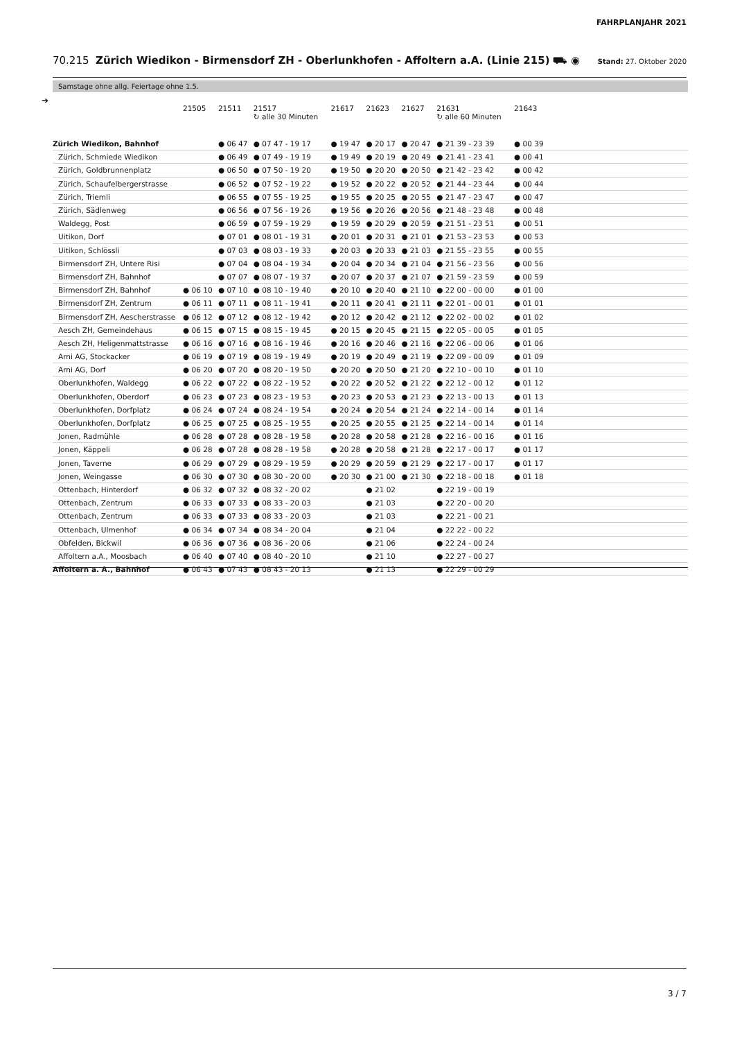FAHRPLANJAHR 2021
70.215 Zürich Wiedikon - Birmensdorf ZH - Oberlunkhofen - Affoltern a.A. (Linie 215) ⛟ ◉
Stand: 27. Oktober 2020
Samstage ohne allg. Feiertage ohne 1.5.
➔
| | 21505 | 21511 | 21517 ↻ alle 30 Minuten | 21617 | 21623 | 21627 | 21631 ↻ alle 60 Minuten | 21643 | |
| --- | --- | --- | --- | --- | --- | --- | --- | --- | --- |
| Zürich Wiedikon, Bahnhof | | ● 06 47 | ● 07 47 - 19 17 | ● 19 47 | ● 20 17 | ● 20 47 | ● 21 39 - 23 39 | ● 00 39 | |
| Zürich, Schmiede Wiedikon | | ● 06 49 | ● 07 49 - 19 19 | ● 19 49 | ● 20 19 | ● 20 49 | ● 21 41 - 23 41 | ● 00 41 | |
| Zürich, Goldbrunnenplatz | | ● 06 50 | ● 07 50 - 19 20 | ● 19 50 | ● 20 20 | ● 20 50 | ● 21 42 - 23 42 | ● 00 42 | |
| Zürich, Schaufelbergerstrasse | | ● 06 52 | ● 07 52 - 19 22 | ● 19 52 | ● 20 22 | ● 20 52 | ● 21 44 - 23 44 | ● 00 44 | |
| Zürich, Triemli | | ● 06 55 | ● 07 55 - 19 25 | ● 19 55 | ● 20 25 | ● 20 55 | ● 21 47 - 23 47 | ● 00 47 | |
| Zürich, Sädlenweg | | ● 06 56 | ● 07 56 - 19 26 | ● 19 56 | ● 20 26 | ● 20 56 | ● 21 48 - 23 48 | ● 00 48 | |
| Waldegg, Post | | ● 06 59 | ● 07 59 - 19 29 | ● 19 59 | ● 20 29 | ● 20 59 | ● 21 51 - 23 51 | ● 00 51 | |
| Uitikon, Dorf | | ● 07 01 | ● 08 01 - 19 31 | ● 20 01 | ● 20 31 | ● 21 01 | ● 21 53 - 23 53 | ● 00 53 | |
| Uitikon, Schlössli | | ● 07 03 | ● 08 03 - 19 33 | ● 20 03 | ● 20 33 | ● 21 03 | ● 21 55 - 23 55 | ● 00 55 | |
| Birmensdorf ZH, Untere Risi | | ● 07 04 | ● 08 04 - 19 34 | ● 20 04 | ● 20 34 | ● 21 04 | ● 21 56 - 23 56 | ● 00 56 | |
| Birmensdorf ZH, Bahnhof | | ● 07 07 | ● 08 07 - 19 37 | ● 20 07 | ● 20 37 | ● 21 07 | ● 21 59 - 23 59 | ● 00 59 | |
| Birmensdorf ZH, Bahnhof | ● 06 10 | ● 07 10 | ● 08 10 - 19 40 | ● 20 10 | ● 20 40 | ● 21 10 | ● 22 00 - 00 00 | ● 01 00 | |
| Birmensdorf ZH, Zentrum | ● 06 11 | ● 07 11 | ● 08 11 - 19 41 | ● 20 11 | ● 20 41 | ● 21 11 | ● 22 01 - 00 01 | ● 01 01 | |
| Birmensdorf ZH, Aescherstrasse | ● 06 12 | ● 07 12 | ● 08 12 - 19 42 | ● 20 12 | ● 20 42 | ● 21 12 | ● 22 02 - 00 02 | ● 01 02 | |
| Aesch ZH, Gemeindehaus | ● 06 15 | ● 07 15 | ● 08 15 - 19 45 | ● 20 15 | ● 20 45 | ● 21 15 | ● 22 05 - 00 05 | ● 01 05 | |
| Aesch ZH, Heligenmattstrasse | ● 06 16 | ● 07 16 | ● 08 16 - 19 46 | ● 20 16 | ● 20 46 | ● 21 16 | ● 22 06 - 00 06 | ● 01 06 | |
| Arni AG, Stockacker | ● 06 19 | ● 07 19 | ● 08 19 - 19 49 | ● 20 19 | ● 20 49 | ● 21 19 | ● 22 09 - 00 09 | ● 01 09 | |
| Arni AG, Dorf | ● 06 20 | ● 07 20 | ● 08 20 - 19 50 | ● 20 20 | ● 20 50 | ● 21 20 | ● 22 10 - 00 10 | ● 01 10 | |
| Oberlunkhofen, Waldegg | ● 06 22 | ● 07 22 | ● 08 22 - 19 52 | ● 20 22 | ● 20 52 | ● 21 22 | ● 22 12 - 00 12 | ● 01 12 | |
| Oberlunkhofen, Oberdorf | ● 06 23 | ● 07 23 | ● 08 23 - 19 53 | ● 20 23 | ● 20 53 | ● 21 23 | ● 22 13 - 00 13 | ● 01 13 | |
| Oberlunkhofen, Dorfplatz | ● 06 24 | ● 07 24 | ● 08 24 - 19 54 | ● 20 24 | ● 20 54 | ● 21 24 | ● 22 14 - 00 14 | ● 01 14 | |
| Oberlunkhofen, Dorfplatz | ● 06 25 | ● 07 25 | ● 08 25 - 19 55 | ● 20 25 | ● 20 55 | ● 21 25 | ● 22 14 - 00 14 | ● 01 14 | |
| Jonen, Radmühle | ● 06 28 | ● 07 28 | ● 08 28 - 19 58 | ● 20 28 | ● 20 58 | ● 21 28 | ● 22 16 - 00 16 | ● 01 16 | |
| Jonen, Käppeli | ● 06 28 | ● 07 28 | ● 08 28 - 19 58 | ● 20 28 | ● 20 58 | ● 21 28 | ● 22 17 - 00 17 | ● 01 17 | |
| Jonen, Taverne | ● 06 29 | ● 07 29 | ● 08 29 - 19 59 | ● 20 29 | ● 20 59 | ● 21 29 | ● 22 17 - 00 17 | ● 01 17 | |
| Jonen, Weingasse | ● 06 30 | ● 07 30 | ● 08 30 - 20 00 | ● 20 30 | ● 21 00 | ● 21 30 | ● 22 18 - 00 18 | ● 01 18 | |
| Ottenbach, Hinterdorf | ● 06 32 | ● 07 32 | ● 08 32 - 20 02 | | ● 21 02 | | ● 22 19 - 00 19 | | |
| Ottenbach, Zentrum | ● 06 33 | ● 07 33 | ● 08 33 - 20 03 | | ● 21 03 | | ● 22 20 - 00 20 | | |
| Ottenbach, Zentrum | ● 06 33 | ● 07 33 | ● 08 33 - 20 03 | | ● 21 03 | | ● 22 21 - 00 21 | | |
| Ottenbach, Ulmenhof | ● 06 34 | ● 07 34 | ● 08 34 - 20 04 | | ● 21 04 | | ● 22 22 - 00 22 | | |
| Obfelden, Bickwil | ● 06 36 | ● 07 36 | ● 08 36 - 20 06 | | ● 21 06 | | ● 22 24 - 00 24 | | |
| Affoltern a.A., Moosbach | ● 06 40 | ● 07 40 | ● 08 40 - 20 10 | | ● 21 10 | | ● 22 27 - 00 27 | | |
| Affoltern a. A., Bahnhof | ● 06 43 | ● 07 43 | ● 08 43 - 20 13 | | ● 21 13 | | ● 22 29 - 00 29 | | |
3 / 7